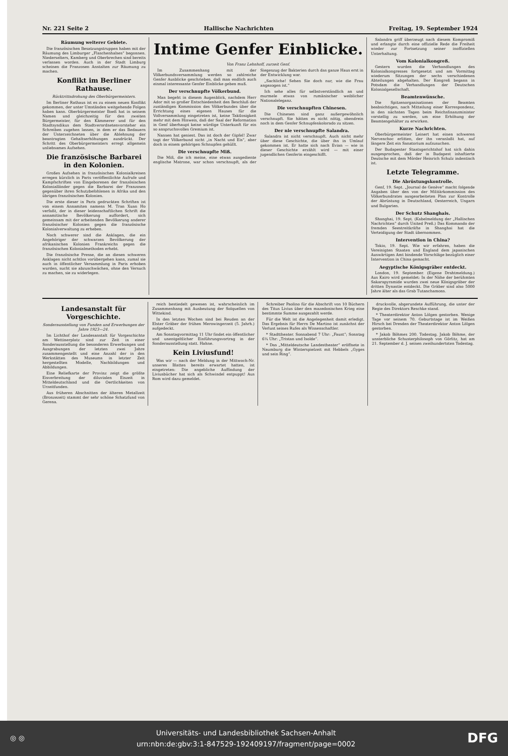Nr. 221 Seite 2 Hallische Nachrichten Freitag, 19. September 1924
Räumung weiterer Gebiete.
Die französischen Besatzungstruppen haben mit der Räumung des Limburger „Flaschenhalses“ begonnen. Niederselters, Kamberg und Oberbrechen sind bereits verlassen worden. Auch in der Stadt Limburg scheinen die Franzosen Anstalten zur Räumung zu machen.
Konflikt im Berliner Rathause.
Rücktrittsdrohung des Oberbürgermeisters.
Im Berliner Rathaus ist es zu einem neuen Konflikt gekommen, der unter Umständen weitgehende Folgen haben kann. Oberbürgermeister Boeß hat in seinem Namen und gleichzeitig für den zweiten Bürgermeister, für den Kämmerer und für den Stadtsyndikus dem Stadtverordnetenvorsteher ein Schreiben zugehen lassen, in dem er das Bedauern der Unterzeichneten über die Ablehnung der beantragten Gehaltserhöhungen ausdrückt. Der Schritt des Oberbürgermeisters erregt allgemein unliebsames Aufsehen.
Die französische Barbarei in den Kolonien.
Großes Aufsehen in französischen Kolonialkreisen erregen kürzlich in Paris veröffentlichte Aufrufe und Kampfschriften von Eingeborenen der französischen Kolonialländer gegen die Barbarei der Franzosen gegenüber ihren Schutzbefohlenen in Afrika und den übrigen französischen Kolonien.
Die erste dieser in Paris gedruckten Schriften ist von einem Annamiten namens M. Tran Xuan Ho verfaßt, der in dieser leidenschaftlichen Schrift die annamitische Bevölkerung auffordert, sich gemeinsam mit der arbeitenden Bevölkerung anderer französischer Kolonien gegen die französische Kolonialverwaltung zu erheben.
Noch schwerer sind die Anklagen, die ein Angehöriger der schwarzen Bevölkerung der afrikanischen Kolonien Frankreichs gegen die französischen Kolonialmethoden erhebt.
Die französische Presse, die an diesen schweren Anklagen nicht achtlos vorübergehen kann, zumal sie auch in öffentlicher Versammlung in Paris erhoben wurden, sucht sie abzuschwächen, ohne den Versuch zu machen, sie zu widerlegen.
Intime Genfer Einblicke.
Von Franz Lehnhoff, zurzeit Genf.
Im Zusammenhang mit der Völkerbundsversammlung werden so zahlreiche Genfer Ausblicke geschrieben, daß man endlich auch einmal interessante Genfer Einblicke geben muß.
Der verschnupfte Völkerbund.
Man begeht in diesem Augenblick, nachdem Herr Ador mit so großer Entschiedenheit den Beschluß der zuständigen Kommission des Völkerbundes über die Errichtung eines eigenen Hauses für die Vollversammlung eingetreten ist, keine Taktlosigkeit mehr mit dem Hinweis, daß der Saal der Reformation in Genf überhaupt keine würdige Unterkunft für ein so anspruchsvolles Gremium ist.
Nansen hat geniest. Das ist doch der Gipfel! Zwar tagt der Völkerbund nicht „in Nacht und Eis“, aber doch in einem gehörigen Schnupfen gehüllt.
Die verschnupfte Miß.
Die Miß, die ich meine, eine etwas ausgediente englische Matrone, war schon verschnupft, als der Siegeszug der Bakterien durch das ganze Haus erst in der Entwicklung war.
„Sachliche! Sehen Sie doch nur, wie die Frau angezogen ist.“
Ich sehe alles für selbstverständlich an und murmele etwas von rumänischer weiblicher Nationaleleganz.
Die verschnupften Chinesen.
Die Chinesen sind ganz außergewöhnlich verschnupft. Sie hätten es nicht nötig, obendrein noch in dem Genfer Schnupfenkolorado zu sitzen.
Der nie verschnupfte Salandra.
Salandra ist nicht verschnupft. Auch nicht mehr über diese Geschichte, die über ihn in Umlauf gekommen ist. Er hatte sich nach Evian — wie in dieser Geschichte erzählt wird — mit einer jugendlichen Genferin eingeschifft.
Salandra griff überzeugt nach diesem Kompromiß und erlangte durch eine offizielle Rede die Freiheit wieder zur Fortsetzung seiner inoffiziellen Unterhaltung.
Vom Kolonialkongreß.
Gestern wurden die Verhandlungen des Kolonialkongresses fortgesetzt und am Vormittag wiederum Sitzungen der sechs verschiedenen Abteilungen abgehalten. Der Kongreß begann in Potsdam die Verhandlungen der Deutschen Kolonialgesellschaft.
Beamtenwünsche.
Die Spitzenorganisationen der Beamten beabsichtigen, nach Mitteilung einer Korrespondenz, in den nächsten Tagen beim Reichsfinanzminister vorstellig zu werden, um eine Erhöhung der Beamtengehälter zu erwirken.
Kurze Nachrichten.
Oberbürgermeister Leinert hat einen schweren Nervenchoc erlitten, der ihn veranlaßt hat, auf längere Zeit ein Sanatorium aufzusuchen.
Der Budapester Staatsgerichtshof hat sich dahin ausgesprochen, daß der in Budapest inhaftierte Deutsche mit dem Mörder Heinrich Schulz indentisch ist.
Letzte Telegramme.
Die Abrüstungskontrolle.
Genf, 19. Sept. „Journal de Genève“ macht folgende Angaben über den von der Militärkommission des Völkerbundrates ausgearbeiteten Plan zur Kontrolle der Abrüstung in Deutschland, Oesterreich, Ungarn und Bulgarien.
Der Schutz Shanghais.
Shanghai, 19. Sept. (Kabelmeldung der „Hallischen Nachrichten“ durch United Preß.) Das Kommando der fremden Seestreitkräfte in Shanghai hat die Verteidigung der Stadt übernommen.
Intervention in China?
Tokio, 19. Sept. Wie wir erfahren, haben die Vereinigten Staaten und England dem japanischen Auswärtigen Amt bindende Vorschläge bezüglich einer Intervention in China gemacht.
Aegyptische Königsgräber entdeckt.
London, 19. September. (Eigene Drahtmeldung.) Aus Kairo wird gemeldet: In der Nähe der berühmten Sakarapyramide wurden zwei neue Königsgräber der dritten Dynastie entdeckt. Die Gräber sind also 5000 Jahre älter als das Grab Tutanchamons.
Landesanstalt für Vorgeschichte.
Sonderausstellung von Funden und Erwerbungen der Jahre 1923—24.
Im Lichthof der Landesanstalt für Vorgeschichte am Wettinerplatz sind zur Zeit in einer Sonderausstellung die besonderen Erwerbungen und Ausgrabungen der letzten zwei Jahre zusammengestellt und eine Anzahl der in den Werkstätten des Museums in letzter Zeit hergestellten Modelle, Nachbildungen und Abbildungen.
Eine Reliefkarte der Provinz zeigt die größte Eisverbreitung der diluvialen Eiszeit in Mitteldeutschland und die Oertlichkeiten von Urzeitfunden.
Aus früheren Abschnitten der älteren Metallzeit (Bronzezeit) stammt der sehr schöne Schatzfund von Gerena.
reich bestiedelt gewesen ist, wahrscheinlich im Zusammenhang mit Ausbeutung der Solquellen von Wittekind.
In den letzten Wochen sind bei Reuden an der Elster Gräber der frühen Merowingerzeit (5. Jahrh.) aufgedeckt.
Am Sonntagvormittag 11 Uhr findet ein öffentlicher und unentgeltlicher Einführungsvortrag in der Sonderausstellung statt. Hahne.
Kein Liviusfund!
Was wir — nach der Meldung in der Mittwoch-Nr. unseres Blattes bereits erwartet hatten, ist eingetreten: Die angebliche Auffindung der Liviusbücher hat sich als Schwindel entpuppt! Aus Rom wird dazu gemeldet.
Schreiber Paolino für die Abschrift von 10 Büchern des Titus Livius über den mazedonischen Krieg eine bestimmte Summe ausgezahlt werde.
Für die Welt ist die Angelegenheit damit erledigt. Das Ergebnis für Herrn De Martino ist zunächst der Verlust seines Rufes als Wissenschaftler.
* Stadttheater. Sonnabend 7 Uhr: „Faust“; Sonntag 6¼ Uhr: „Tristan und Isolde“.
* Das „Mitteldeutsche Landestheater“ eröffnete in Naumburg die Winterspielzeit mit Hebbels „Gyges und sein Ring“.
druckvolle, abgerundete Aufführung, die unter der Regie des Direktors Reschke stand.
* Theaterdirektor Anton Lölgen gestorben. Wenige Tage vor seinem 70. Geburtstage ist im Weißen Hirsch bei Dresden der Theaterdirektor Anton Lölgen gestorben.
* Jakob Böhmes 200. Todestag. Jakob Böhme, der unsterbliche Schusterphilosoph von Görlitz, hat am 21. September d. J. seinen zweihundertsten Todestag.
◎ ◎
Universitäts- und Landesbibliothek Sachsen-Anhalt
urn:nbn:de:gbv:3:1-847529-192409197/fragment/page=0002
DFG